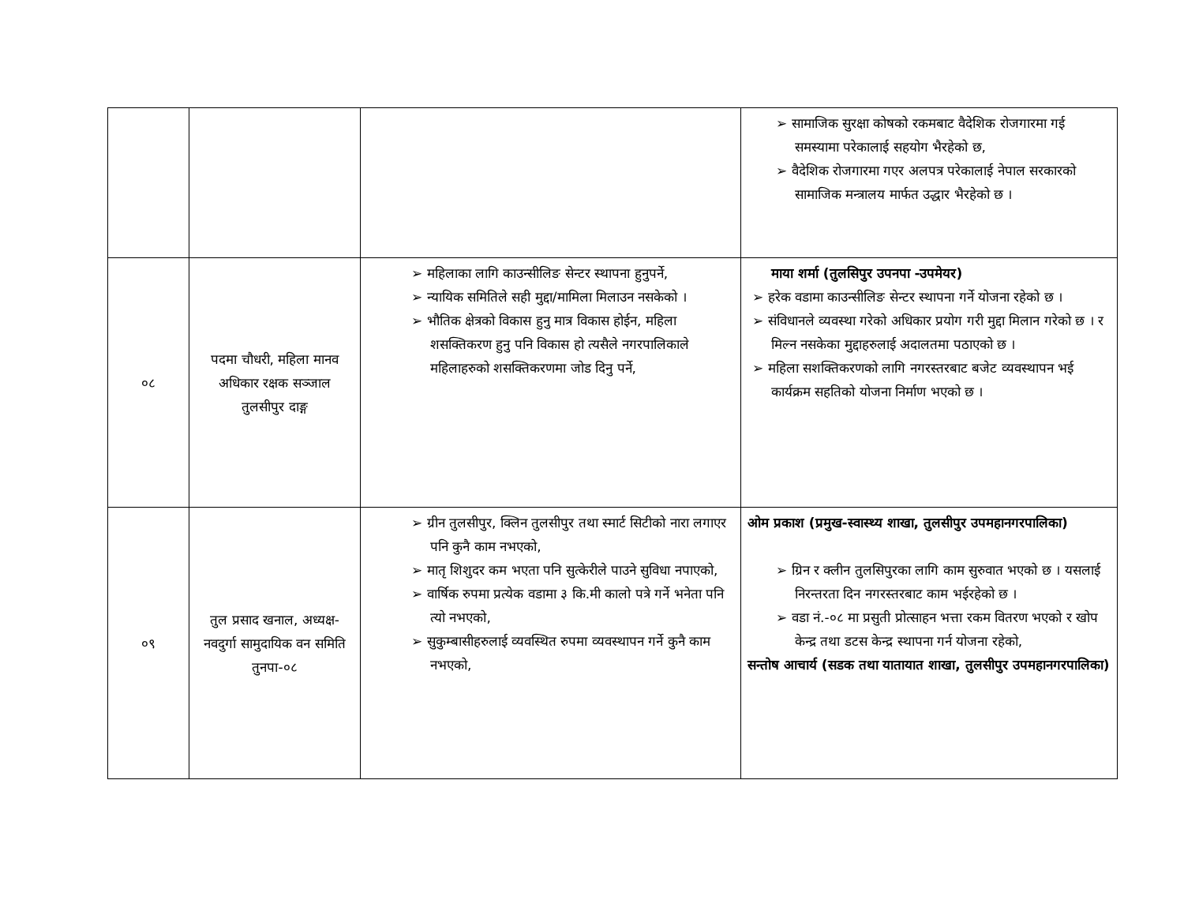| | | | ➢ सामाजिक सुरक्षा कोषको रकमबाट वैदेशिक रोजगारमा गई समस्यामा परेकालाई सहयोग भैरहेको छ, ➢ वैदेशिक रोजगारमा गएर अलपत्र परेकालाई नेपाल सरकारको सामाजिक मन्त्रालय मार्फत उद्धार भैरहेको छ । |
| ०८ | पदमा चौधरी, महिला मानव अधिकार रक्षक सञ्जाल तुलसीपुर दाङ्ग | ➢ महिलाका लागि काउन्सीलिङ सेन्टर स्थापना हुनुपर्ने, ➢ न्यायिक समितिले सही मुद्दा/मामिला मिलाउन नसकेको । ➢ भौतिक क्षेत्रको विकास हुनु मात्र विकास होईन, महिला शसक्तिकरण हुनु पनि विकास हो त्यसैले नगरपालिकाले महिलाहरुको शसक्तिकरणमा जोड दिनु पर्ने, | माया शर्मा (तुलसिपुर उपनपा -उपमेयर) ➢ हरेक वडामा काउन्सीलिङ सेन्टर स्थापना गर्ने योजना रहेको छ । ➢ संविधानले व्यवस्था गरेको अधिकार प्रयोग गरी मुद्दा मिलान गरेको छ । र मिल्न नसकेका मुद्दाहरुलाई अदालतमा पठाएको छ । ➢ महिला सशक्तिकरणको लागि नगरस्तरबाट बजेट व्यवस्थापन भई कार्यक्रम सहतिको योजना निर्माण भएको छ । |
| ०९ | तुल प्रसाद खनाल, अध्यक्ष-नवदुर्गा सामुदायिक वन समिति तुनपा-०८ | ➢ ग्रीन तुलसीपुर, क्लिन तुलसीपुर तथा स्मार्ट सिटीको नारा लगाएर पनि कुनै काम नभएको, ➢ मातृ शिशुदर कम भएता पनि सुत्केरीले पाउने सुविधा नपाएको, ➢ वार्षिक रुपमा प्रत्येक वडामा ३ कि.मी कालो पत्रे गर्ने भनेता पनि त्यो नभएको, ➢ सुकुम्बासीहरुलाई व्यवस्थित रुपमा व्यवस्थापन गर्ने कुनै काम नभएको, | ओम प्रकाश (प्रमुख-स्वास्थ्य शाखा, तुलसीपुर उपमहानगरपालिका) ➢ ग्रिन र क्लीन तुलसिपुरका लागि काम सुरुवात भएको छ । यसलाई निरन्तरता दिन नगरस्तरबाट काम भईरहेको छ । ➢ वडा नं.-०८ मा प्रसुती प्रोत्साहन भत्ता रकम वितरण भएको र खोप केन्द्र तथा डटस केन्द्र स्थापना गर्न योजना रहेको, सन्तोष आचार्य (सडक तथा यातायात शाखा, तुलसीपुर उपमहानगरपालिका) |